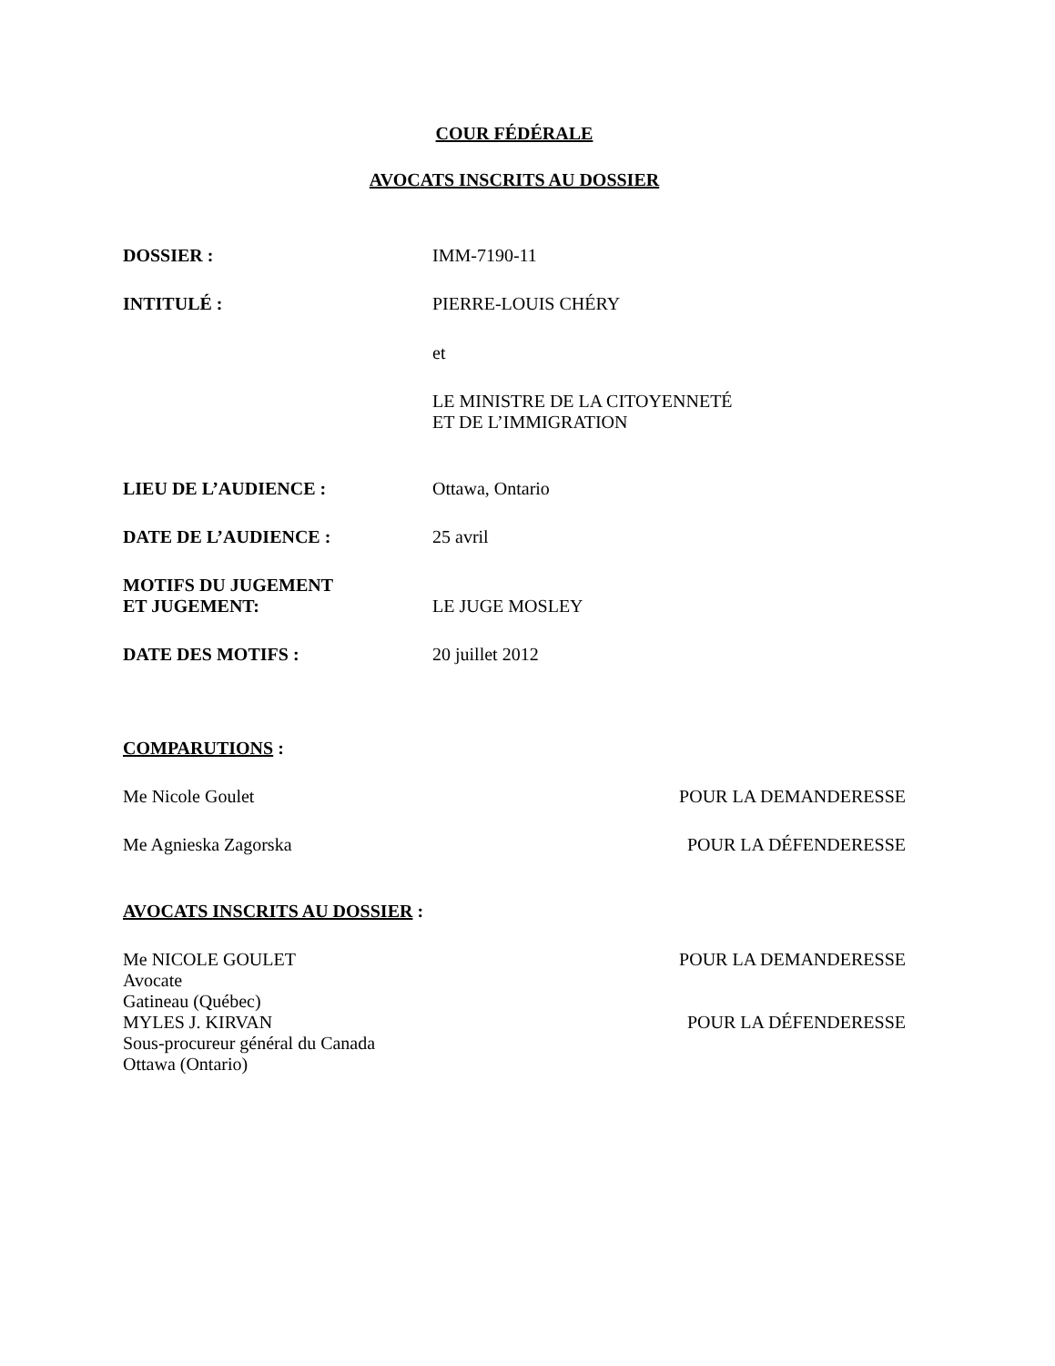COUR FÉDÉRALE
AVOCATS INSCRITS AU DOSSIER
DOSSIER : IMM-7190-11
INTITULÉ : PIERRE-LOUIS CHÉRY
et
LE MINISTRE DE LA CITOYENNETÉ
ET DE L’IMMIGRATION
LIEU DE L’AUDIENCE : Ottawa, Ontario
DATE DE L’AUDIENCE : 25 avril
MOTIFS DU JUGEMENT
ET JUGEMENT:
LE JUGE MOSLEY
DATE DES MOTIFS : 20 juillet 2012
COMPARUTIONS :
Me Nicole Goulet POUR LA DEMANDERESSE
Me Agnieska Zagorska POUR LA DÉFENDERESSE
AVOCATS INSCRITS AU DOSSIER :
Me NICOLE GOULET
Avocate
Gatineau (Québec) POUR LA DEMANDERESSE
MYLES J. KIRVAN
Sous-procureur général du Canada
Ottawa (Ontario) POUR LA DÉFENDERESSE